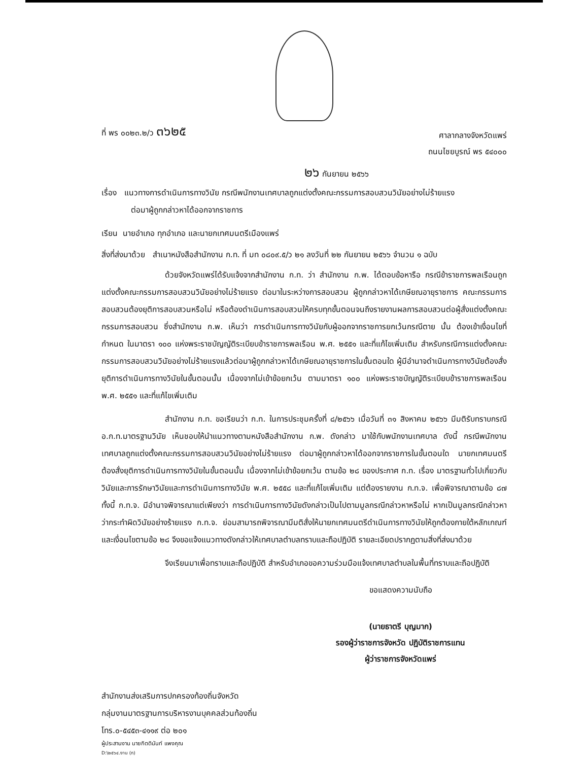ที่ พร ๐๐๒๓.๒/ว ๓๖๒๕
ศาลากลางจังหวัดแพร่
ถนนไชยบูรณ์ พร ๕๔๐๐๐
๒๖ กันยายน ๒๕๖๖
เรื่อง แนวทางการดำเนินการทางวินัย กรณีพนักงานเทศบาลถูกแต่งตั้งคณะกรรมการสอบสวนวินัยอย่างไม่ร้ายแรง
ต่อมาผู้ถูกกล่าวหาได้ออกจากราชการ
เรียน นายอำเภอ ทุกอำเภอ และนายกเทศมนตรีเมืองแพร่
สิ่งที่ส่งมาด้วย สำเนาหนังสือสำนักงาน ก.ท. ที่ มท ๐๘๐๙.๕/ว ๒๑ ลงวันที่ ๒๒ กันยายน ๒๕๖๖ จำนวน ๑ ฉบับ
ด้วยจังหวัดแพร่ได้รับแจ้งจากสำนักงาน ก.ท. ว่า สำนักงาน ก.พ. ได้ตอบข้อหารือ กรณีข้าราชการพลเรือนถูกแต่งตั้งคณะกรรมการสอบสวนวินัยอย่างไม่ร้ายแรง ต่อมาในระหว่างการสอบสวน ผู้ถูกกล่าวหาได้เกษียณอายุราชการ คณะกรรมการสอบสวนต้องยุติการสอบสวนหรือไม่ หรือต้องดำเนินการสอบสวนให้ครบทุกขั้นตอนจนถึงรายงานผลการสอบสวนต่อผู้สั่งแต่งตั้งคณะกรรมการสอบสวน ซึ่งสำนักงาน ก.พ. เห็นว่า การดำเนินการทางวินัยกับผู้ออกจากราชการยกเว้นกรณีตาย นั้น ต้องเข้าเงื่อนไขที่กำหนด ในมาตรา ๑๐๐ แห่งพระราชบัญญัติระเบียบข้าราชการพลเรือน พ.ศ. ๒๕๕๑ และที่แก้ไขเพิ่มเติม สำหรับกรณีการแต่งตั้งคณะกรรมการสอบสวนวินัยอย่างไม่ร้ายแรงแล้วต่อมาผู้ถูกกล่าวหาได้เกษียณอายุราชการในขั้นตอนใด ผู้มีอำนาจดำเนินการทางวินัยต้องสั่งยุติการดำเนินการทางวินัยในขั้นตอนนั้น เนื่องจากไม่เข้าข้อยกเว้น ตามมาตรา ๑๐๐ แห่งพระราชบัญญัติระเบียบข้าราชการพลเรือน พ.ศ. ๒๕๕๑ และที่แก้ไขเพิ่มเติม
สำนักงาน ก.ท. ขอเรียนว่า ก.ท. ในการประชุมครั้งที่ ๘/๒๕๖๖ เมื่อวันที่ ๓๑ สิงหาคม ๒๕๖๖ มีมติรับทราบกรณี อ.ก.ท.มาตรฐานวินัย เห็นชอบให้นำแนวทางตามหนังสือสำนักงาน ก.พ. ดังกล่าว มาใช้กับพนักงานเทศบาล ดังนี้ กรณีพนักงานเทศบาลถูกแต่งตั้งคณะกรรมการสอบสวนวินัยอย่างไม่ร้ายแรง ต่อมาผู้ถูกกล่าวหาได้ออกจากราชการในขั้นตอนใด นายกเทศมนตรีต้องสั่งยุติการดำเนินการทางวินัยในขั้นตอนนั้น เนื่องจากไม่เข้าข้อยกเว้น ตามข้อ ๒๘ ของประกาศ ก.ท. เรื่อง มาตรฐานทั่วไปเกี่ยวกับวินัยและการรักษาวินัยและการดำเนินการทางวินัย พ.ศ. ๒๕๕๘ และที่แก้ไขเพิ่มเติม แต่ต้องรายงาน ก.ท.จ. เพื่อพิจารณาตามข้อ ๘๗ ทั้งนี้ ก.ท.จ. มีอำนาจพิจารณาแต่เพียงว่า การดำเนินการทางวินัยดังกล่าวเป็นไปตามมูลกรณีกล่าวหาหรือไม่ หากเป็นมูลกรณีกล่าวหาว่ากระทำผิดวินัยอย่างร้ายแรง ก.ท.จ. ย่อมสามารถพิจารณามีมติสั่งให้นายกเทศมนตรีดำเนินการทางวินัยให้ถูกต้องภายใต้หลักเกณฑ์และเงื่อนไขตามข้อ ๒๘ จึงขอแจ้งแนวทางดังกล่าวให้เทศบาลตำบลทราบและถือปฏิบัติ รายละเอียดปรากฏตามสิ่งที่ส่งมาด้วย
จึงเรียนมาเพื่อทราบและถือปฏิบัติ สำหรับอำเภอขอความร่วมมือแจ้งเทศบาลตำบลในพื้นที่ทราบและถือปฏิบัติ
ขอแสดงความนับถือ
(นายธาตรี บุญมาก)
รองผู้ว่าราชการจังหวัด ปฏิบัติราชการแทน
ผู้ว่าราชการจังหวัดแพร่
สำนักงานส่งเสริมการปกครองท้องถิ่นจังหวัด
กลุ่มงานมาตรฐานการบริหารงานบุคคลส่วนท้องถิ่น
โทร.๐-๕๔๕๓-๔๑๑๙ ต่อ ๒๐๑
ผู้ประสานงาน นายกิตตินันท์ แพงคุณ
D:\๒๕๖๔.งาน (ก)